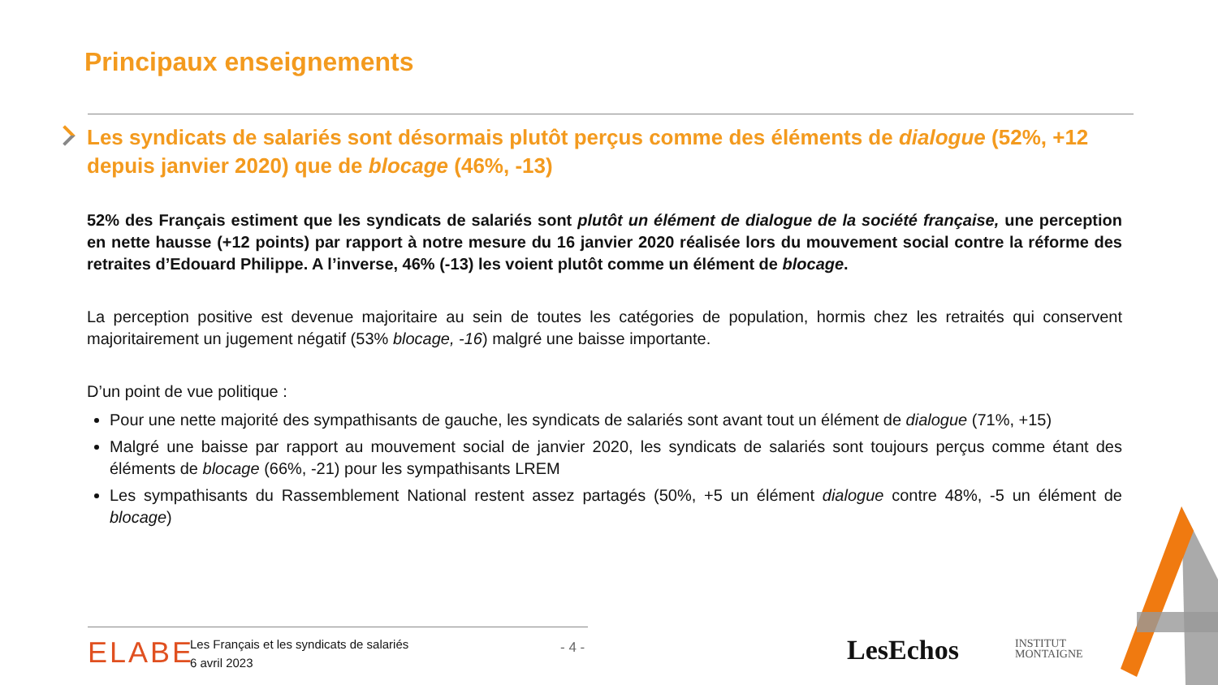Principaux enseignements
Les syndicats de salariés sont désormais plutôt perçus comme des éléments de dialogue (52%, +12 depuis janvier 2020) que de blocage (46%, -13)
52% des Français estiment que les syndicats de salariés sont plutôt un élément de dialogue de la société française, une perception en nette hausse (+12 points) par rapport à notre mesure du 16 janvier 2020 réalisée lors du mouvement social contre la réforme des retraites d’Edouard Philippe. A l’inverse, 46% (-13) les voient plutôt comme un élément de blocage.
La perception positive est devenue majoritaire au sein de toutes les catégories de population, hormis chez les retraités qui conservent majoritairement un jugement négatif (53% blocage, -16) malgré une baisse importante.
D’un point de vue politique :
Pour une nette majorité des sympathisants de gauche, les syndicats de salariés sont avant tout un élément de dialogue (71%, +15)
Malgré une baisse par rapport au mouvement social de janvier 2020, les syndicats de salariés sont toujours perçus comme étant des éléments de blocage (66%, -21) pour les sympathisants LREM
Les sympathisants du Rassemblement National restent assez partagés (50%, +5 un élément dialogue contre 48%, -5 un élément de blocage)
ELABE
Les Français et les syndicats de salariés
6 avril 2023
- 4 - LesEchos
INSTITUT
MONTAIGNE